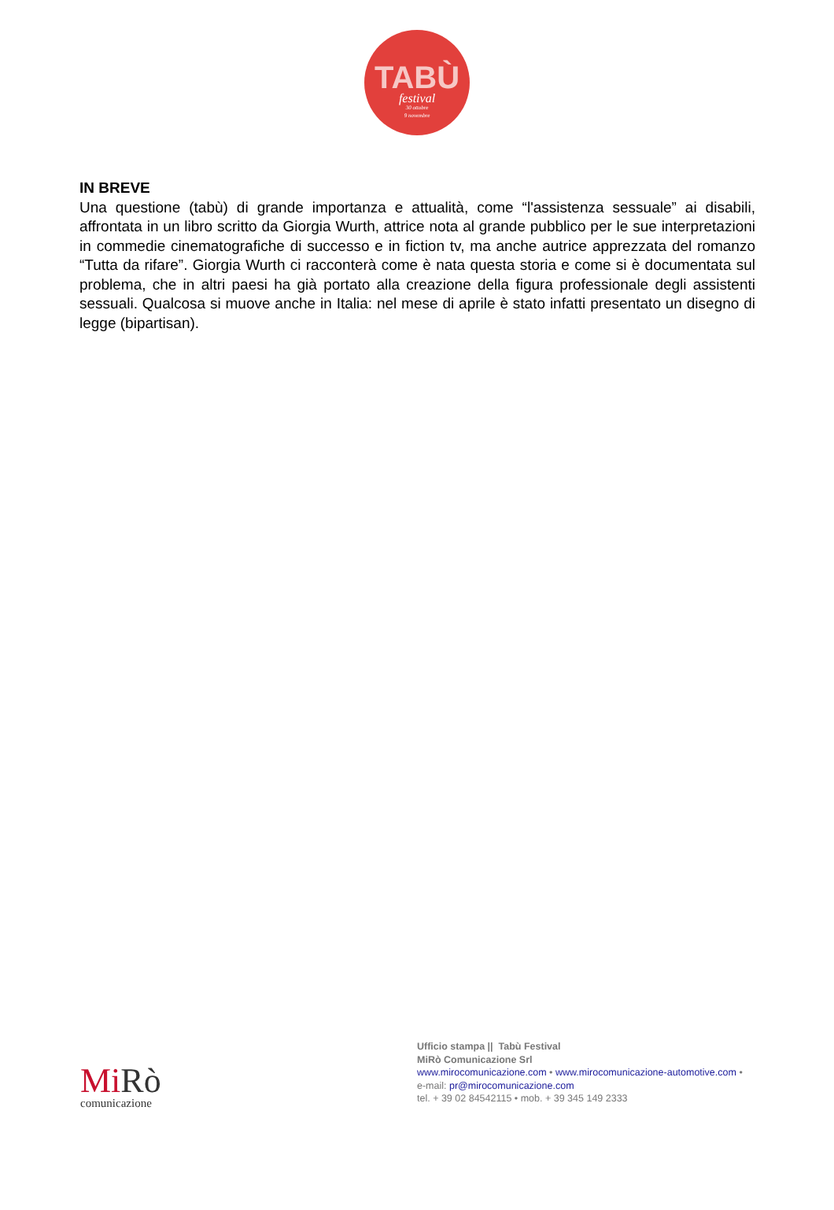TABÙ
festival
30 ottobre
9 novembre
IN BREVE
Una questione (tabù) di grande importanza e attualità, come “l'assistenza sessuale” ai disabili, affrontata in un libro scritto da Giorgia Wurth, attrice nota al grande pubblico per le sue interpretazioni in commedie cinematografiche di successo e in fiction tv, ma anche autrice apprezzata del romanzo “Tutta da rifare”. Giorgia Wurth ci racconterà come è nata questa storia e come si è documentata sul problema, che in altri paesi ha già portato alla creazione della figura professionale degli assistenti sessuali. Qualcosa si muove anche in Italia: nel mese di aprile è stato infatti presentato un disegno di legge (bipartisan).
Mi Rò
comunicazione
Ufficio stampa || Tabù Festival
MiRò Comunicazione Srl
www.mirocomunicazione.com • www.mirocomunicazione-automotive.com •
e-mail: pr@mirocomunicazione.com
tel. + 39 02 84542115 • mob. + 39 345 149 2333